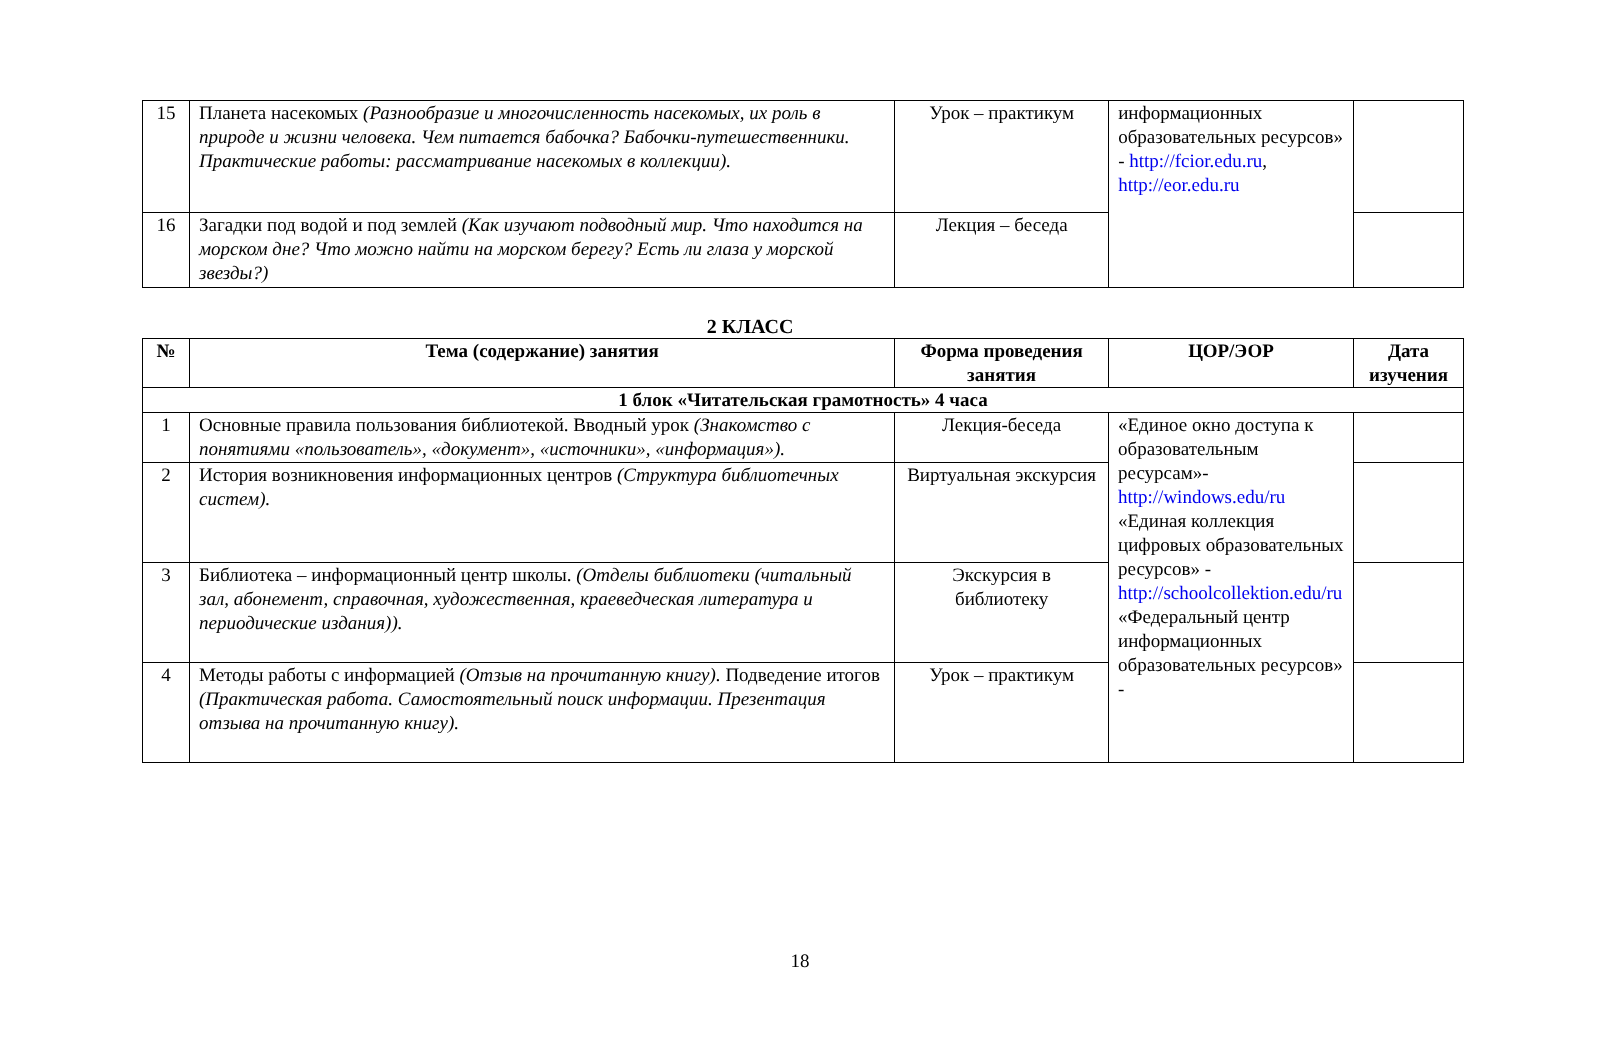| 15 | Планета насекомых (Разнообразие и многочисленность насекомых, их роль в природе и жизни человека. Чем питается бабочка? Бабочки-путешественники. Практические работы: рассматривание насекомых в коллекции). | Урок – практикум | информационных образовательных ресурсов» - http://fcior.edu.ru , http://eor.edu.ru | |
| 16 | Загадки под водой и под землей (Как изучают подводный мир. Что находится на морском дне? Что можно найти на морском берегу? Есть ли глаза у морской звезды?) | Лекция – беседа | | |
2 КЛАСС
| № | Тема (содержание) занятия | Форма проведения занятия | ЦОР/ЭОР | Дата изучения |
| --- | --- | --- | --- | --- |
| 1 блок «Читательская грамотность» 4 часа | | | | |
| 1 | Основные правила пользования библиотекой. Вводный урок (Знакомство с понятиями «пользователь», «документ», «источники», «информация»). | Лекция-беседа | «Единое окно доступа к образовательным ресурсам»- http://windows.edu/ru «Единая коллекция цифровых образовательных ресурсов» - http://schoolcollektion.edu/ru «Федеральный центр информационных образовательных ресурсов» - | |
| 2 | История возникновения информационных центров (Структура библиотечных систем). | Виртуальная экскурсия | | |
| 3 | Библиотека – информационный центр школы. (Отделы библиотеки (читальный зал, абонемент, справочная, художественная, краеведческая литература и периодические издания)). | Экскурсия в библиотеку | | |
| 4 | Методы работы с информацией (Отзыв на прочитанную книгу). Подведение итогов (Практическая работа. Самостоятельный поиск информации. Презентация отзыва на прочитанную книгу). | Урок – практикум | | |
18